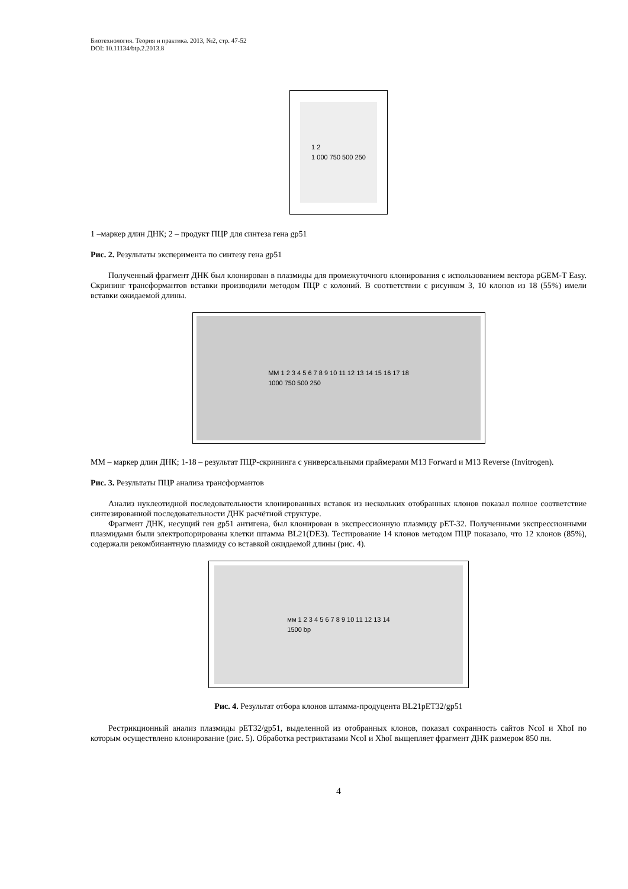Биотехнология. Теория и практика. 2013, №2, стр. 47-52
DOI: 10.11134/btp.2.2013.8
1 2
1 000 750 500 250
1 –маркер длин ДНК; 2 – продукт ПЦР для синтеза гена gp51
Рис. 2. Результаты эксперимента по синтезу гена gp51
Полученный фрагмент ДНК был клонирован в плазмиды для промежуточного клонирования с использованием вектора pGEM-T Easy. Скрининг трансформантов вставки производили методом ПЦР с колоний. В соответствии с рисунком 3, 10 клонов из 18 (55%) имели вставки ожидаемой длины.
MM 1 2 3 4 5 6 7 8 9 10 11 12 13 14 15 16 17 18
1000 750 500 250
ММ – маркер длин ДНК; 1-18 – результат ПЦР-скрининга с универсальными праймерами М13 Forward и М13 Reverse (Invitrogen).
Рис. 3. Результаты ПЦР анализа трансформантов
Анализ нуклеотидной последовательности клонированных вставок из нескольких отобранных клонов показал полное соответствие синтезированной последовательности ДНК расчётной структуре.
Фрагмент ДНК, несущий ген gp51 антигена, был клонирован в экспрессионную плазмиду pET-32. Полученными экспрессионными плазмидами были электропорированы клетки штамма BL21(DE3). Тестирование 14 клонов методом ПЦР показало, что 12 клонов (85%), содержали рекомбинантную плазмиду со вставкой ожидаемой длины (рис. 4).
мм 1 2 3 4 5 6 7 8 9 10 11 12 13 14
1500 bp
Рис. 4. Результат отбора клонов штамма-продуцента BL21pET32/gp51
Рестрикционный анализ плазмиды pET32/gp51, выделенной из отобранных клонов, показал сохранность сайтов NcoI и XhoI по которым осуществлено клонирование (рис. 5). Обработка рестриктазами NcoI и XhoI выщепляет фрагмент ДНК размером 850 пн.
4